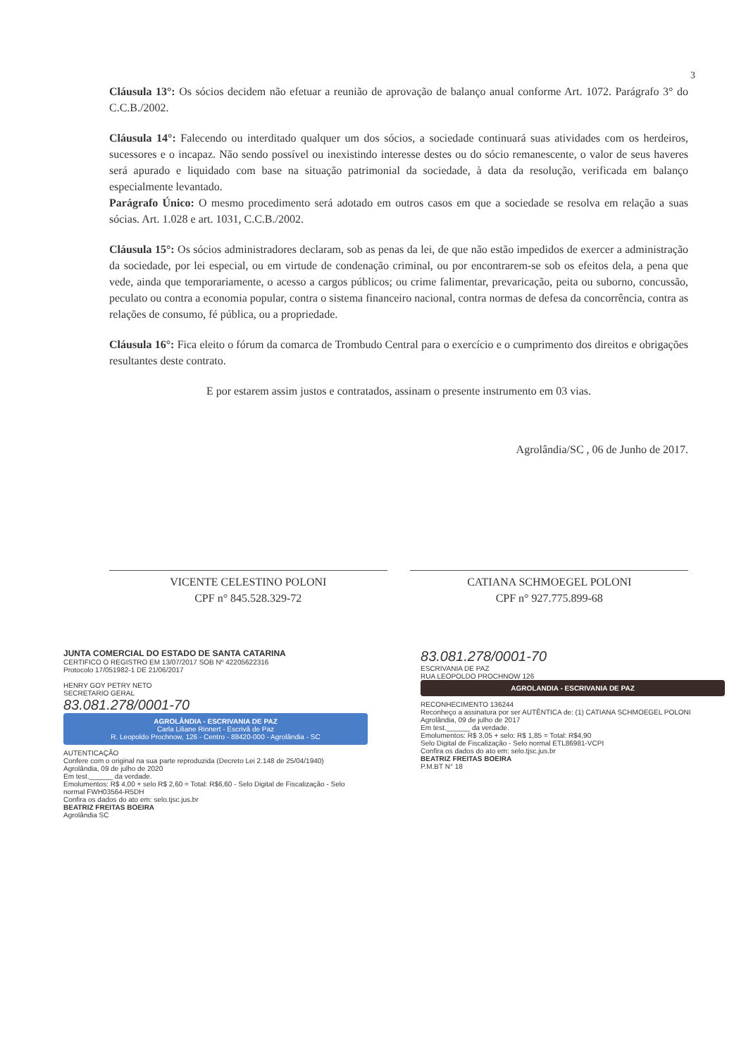3
Cláusula 13°: Os sócios decidem não efetuar a reunião de aprovação de balanço anual conforme Art. 1072. Parágrafo 3° do C.C.B./2002.
Cláusula 14°: Falecendo ou interditado qualquer um dos sócios, a sociedade continuará suas atividades com os herdeiros, sucessores e o incapaz. Não sendo possível ou inexistindo interesse destes ou do sócio remanescente, o valor de seus haveres será apurado e liquidado com base na situação patrimonial da sociedade, à data da resolução, verificada em balanço especialmente levantado.
Parágrafo Único: O mesmo procedimento será adotado em outros casos em que a sociedade se resolva em relação a suas sócias. Art. 1.028 e art. 1031, C.C.B./2002.
Cláusula 15°: Os sócios administradores declaram, sob as penas da lei, de que não estão impedidos de exercer a administração da sociedade, por lei especial, ou em virtude de condenação criminal, ou por encontrarem-se sob os efeitos dela, a pena que vede, ainda que temporariamente, o acesso a cargos públicos; ou crime falimentar, prevaricação, peita ou suborno, concussão, peculato ou contra a economia popular, contra o sistema financeiro nacional, contra normas de defesa da concorrência, contra as relações de consumo, fé pública, ou a propriedade.
Cláusula 16°: Fica eleito o fórum da comarca de Trombudo Central para o exercício e o cumprimento dos direitos e obrigações resultantes deste contrato.
E por estarem assim justos e contratados, assinam o presente instrumento em 03 vias.
Agrolândia/SC , 06 de Junho de 2017.
VICENTE CELESTINO POLONI
CPF n° 845.528.329-72
CATIANA SCHMOEGEL POLONI
CPF n° 927.775.899-68
JUNTA COMERCIAL DO ESTADO DE SANTA CATARINA
CERTIFICO O REGISTRO EM 13/07/2017 SOB Nº 42205622316
Protocolo 17/051982-1 DE 21/06/2017
HENRY GOY PETRY NETO
SECRETARIO GERAL
83.081.278/0001-70
AGROLÂNDIA - ESCRIVANIA DE PAZ
Carla Liliane Rinnert - Escrivã de Paz
R. Leopoldo Prochnow, 126 - Centro - 88420-000 - Agrolândia - SC
AUTENTICAÇÃO
Confere com o original na sua parte reproduzida (Decreto Lei 2.148 de 25/04/1940)
Agrolândia, 09 de julho de 2020
Em test.______ da verdade.
Emolumentos: R$ 4,00 + selo R$ 2,60 = Total: R$6,60 - Selo Digital de Fiscalização - Selo normal FWH03564-R5DH
Confira os dados do ato em: selo.tjsc.jus.br
BEATRIZ FREITAS BOEIRA
Agrolândia SC
83.081.278/0001-70
ESCRIVANIA DE PAZ
RUA LEOPOLDO PROCHNOW 126
AGROLANDIA - ESCRIVANIA DE PAZ
RECONHECIMENTO 136244
Reconheço a assinatura por ser AUTÊNTICA de: (1) CATIANA SCHMOEGEL POLONI
Agrolândia, 09 de julho de 2017
Em test.______ da verdade.
Emolumentos: R$ 3,05 + selo: R$ 1,85 = Total: R$4,90
Selo Digital de Fiscalização - Selo normal ETL86981-VCPI
Confira os dados do ato em: selo.tjsc.jus.br
BEATRIZ FREITAS BOEIRA
P.M.BT N° 18